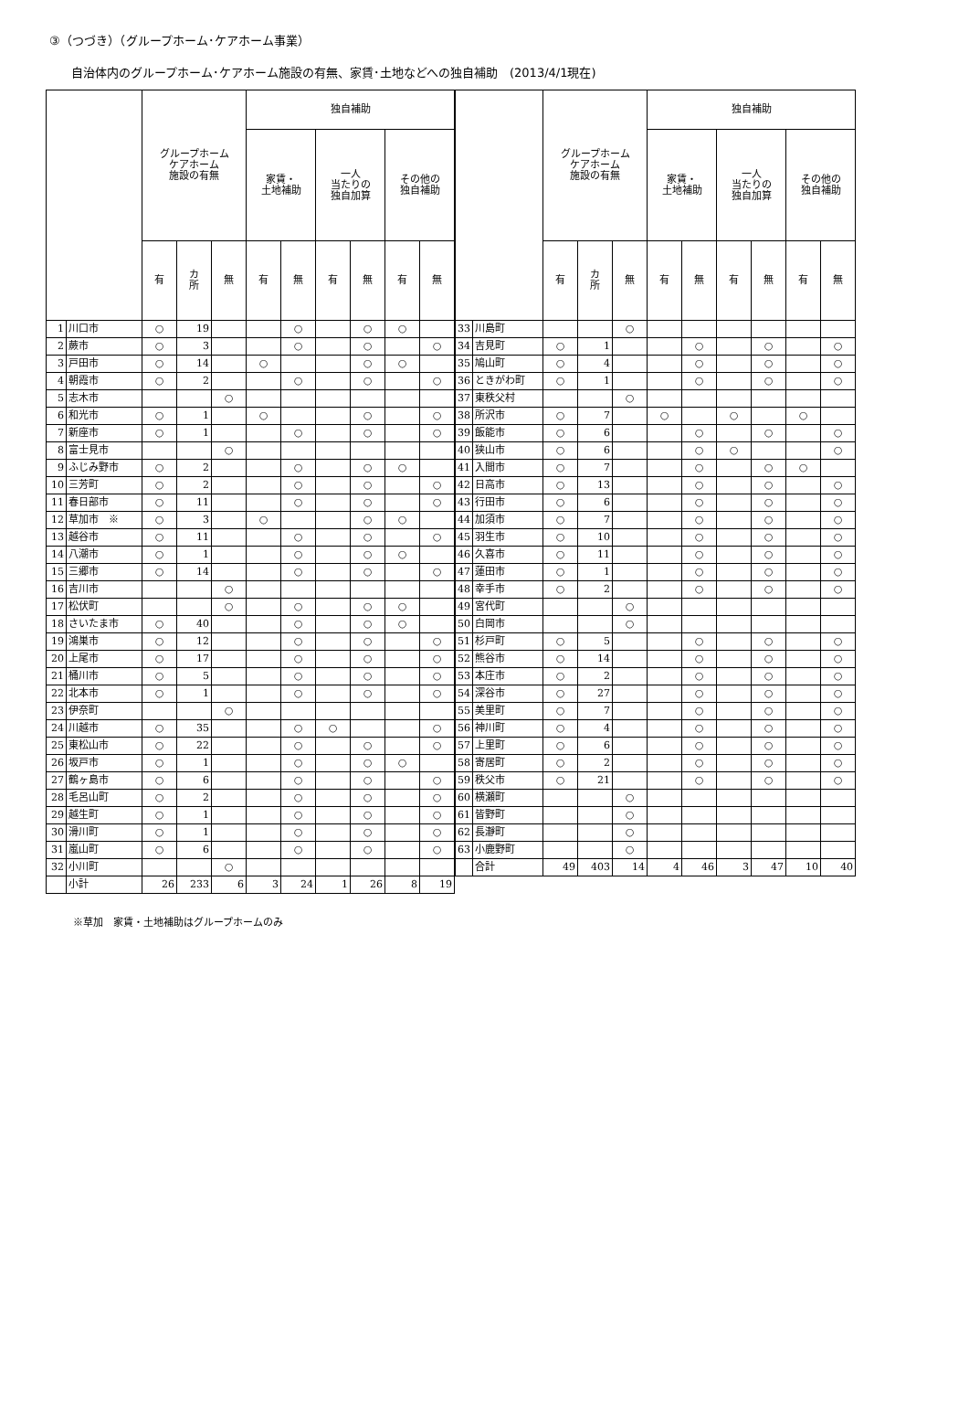③（つづき）（グループホーム･ケアホーム事業）
自治体内のグループホーム･ケアホーム施設の有無、家賃･土地などへの独自補助　(2013/4/1現在)
| | | グループホーム ケアホーム 施設の有無 | | | 独自補助 | | | | | |
| --- | --- | --- | --- | --- | --- | --- | --- | --- | --- | --- |
| | | | | | 家賃・ 土地補助 | | 一人 当たりの 独自加算 | | その他の 独自補助 | |
| | | 有 | カ 所 | 無 | 有 | 無 | 有 | 無 | 有 | 無 |
| 1 | 川口市 | ○ | 19 | | | ○ | | ○ | ○ | |
| 2 | 蕨市 | ○ | 3 | | | ○ | | ○ | | ○ |
| 3 | 戸田市 | ○ | 14 | | ○ | | | ○ | ○ | |
| 4 | 朝霞市 | ○ | 2 | | | ○ | | ○ | | ○ |
| 5 | 志木市 | | | ○ | | | | | | |
| 6 | 和光市 | ○ | 1 | | ○ | | | ○ | | ○ |
| 7 | 新座市 | ○ | 1 | | | ○ | | ○ | | ○ |
| 8 | 富士見市 | | | ○ | | | | | | |
| 9 | ふじみ野市 | ○ | 2 | | | ○ | | ○ | ○ | |
| 10 | 三芳町 | ○ | 2 | | | ○ | | ○ | | ○ |
| 11 | 春日部市 | ○ | 11 | | | ○ | | ○ | | ○ |
| 12 | 草加市 ※ | ○ | 3 | | ○ | | | ○ | ○ | |
| 13 | 越谷市 | ○ | 11 | | | ○ | | ○ | | ○ |
| 14 | 八潮市 | ○ | 1 | | | ○ | | ○ | ○ | |
| 15 | 三郷市 | ○ | 14 | | | ○ | | ○ | | ○ |
| 16 | 吉川市 | | | ○ | | | | | | |
| 17 | 松伏町 | | | ○ | | ○ | | ○ | ○ | |
| 18 | さいたま市 | ○ | 40 | | | ○ | | ○ | ○ | |
| 19 | 鴻巣市 | ○ | 12 | | | ○ | | ○ | | ○ |
| 20 | 上尾市 | ○ | 17 | | | ○ | | ○ | | ○ |
| 21 | 桶川市 | ○ | 5 | | | ○ | | ○ | | ○ |
| 22 | 北本市 | ○ | 1 | | | ○ | | ○ | | ○ |
| 23 | 伊奈町 | | | ○ | | | | | | |
| 24 | 川越市 | ○ | 35 | | | ○ | ○ | | | ○ |
| 25 | 東松山市 | ○ | 22 | | | ○ | | ○ | | ○ |
| 26 | 坂戸市 | ○ | 1 | | | ○ | | ○ | ○ | |
| 27 | 鶴ヶ島市 | ○ | 6 | | | ○ | | ○ | | ○ |
| 28 | 毛呂山町 | ○ | 2 | | | ○ | | ○ | | ○ |
| 29 | 越生町 | ○ | 1 | | | ○ | | ○ | | ○ |
| 30 | 滑川町 | ○ | 1 | | | ○ | | ○ | | ○ |
| 31 | 嵐山町 | ○ | 6 | | | ○ | | ○ | | ○ |
| 32 | 小川町 | | | ○ | | | | | | |
| | 小計 | 26 | 233 | 6 | 3 | 24 | 1 | 26 | 8 | 19 |
| | | グループホーム ケアホーム 施設の有無 | | | 独自補助 | | | | | |
| --- | --- | --- | --- | --- | --- | --- | --- | --- | --- | --- |
| | | | | | 家賃・ 土地補助 | | 一人 当たりの 独自加算 | | その他の 独自補助 | |
| | | 有 | カ 所 | 無 | 有 | 無 | 有 | 無 | 有 | 無 |
| 33 | 川島町 | | | ○ | | | | | | |
| 34 | 吉見町 | ○ | 1 | | | ○ | | ○ | | ○ |
| 35 | 鳩山町 | ○ | 4 | | | ○ | | ○ | | ○ |
| 36 | ときがわ町 | ○ | 1 | | | ○ | | ○ | | ○ |
| 37 | 東秩父村 | | | ○ | | | | | | |
| 38 | 所沢市 | ○ | 7 | | ○ | | ○ | | ○ | |
| 39 | 飯能市 | ○ | 6 | | | ○ | | ○ | | ○ |
| 40 | 狭山市 | ○ | 6 | | | ○ | ○ | | | ○ |
| 41 | 入間市 | ○ | 7 | | | ○ | | ○ | ○ | |
| 42 | 日高市 | ○ | 13 | | | ○ | | ○ | | ○ |
| 43 | 行田市 | ○ | 6 | | | ○ | | ○ | | ○ |
| 44 | 加須市 | ○ | 7 | | | ○ | | ○ | | ○ |
| 45 | 羽生市 | ○ | 10 | | | ○ | | ○ | | ○ |
| 46 | 久喜市 | ○ | 11 | | | ○ | | ○ | | ○ |
| 47 | 蓮田市 | ○ | 1 | | | ○ | | ○ | | ○ |
| 48 | 幸手市 | ○ | 2 | | | ○ | | ○ | | ○ |
| 49 | 宮代町 | | | ○ | | | | | | |
| 50 | 白岡市 | | | ○ | | | | | | |
| 51 | 杉戸町 | ○ | 5 | | | ○ | | ○ | | ○ |
| 52 | 熊谷市 | ○ | 14 | | | ○ | | ○ | | ○ |
| 53 | 本庄市 | ○ | 2 | | | ○ | | ○ | | ○ |
| 54 | 深谷市 | ○ | 27 | | | ○ | | ○ | | ○ |
| 55 | 美里町 | ○ | 7 | | | ○ | | ○ | | ○ |
| 56 | 神川町 | ○ | 4 | | | ○ | | ○ | | ○ |
| 57 | 上里町 | ○ | 6 | | | ○ | | ○ | | ○ |
| 58 | 寄居町 | ○ | 2 | | | ○ | | ○ | | ○ |
| 59 | 秩父市 | ○ | 21 | | | ○ | | ○ | | ○ |
| 60 | 横瀬町 | | | ○ | | | | | | |
| 61 | 皆野町 | | | ○ | | | | | | |
| 62 | 長瀞町 | | | ○ | | | | | | |
| 63 | 小鹿野町 | | | ○ | | | | | | |
| | 合計 | 49 | 403 | 14 | 4 | 46 | 3 | 47 | 10 | 40 |
※草加　家賃・土地補助はグループホームのみ